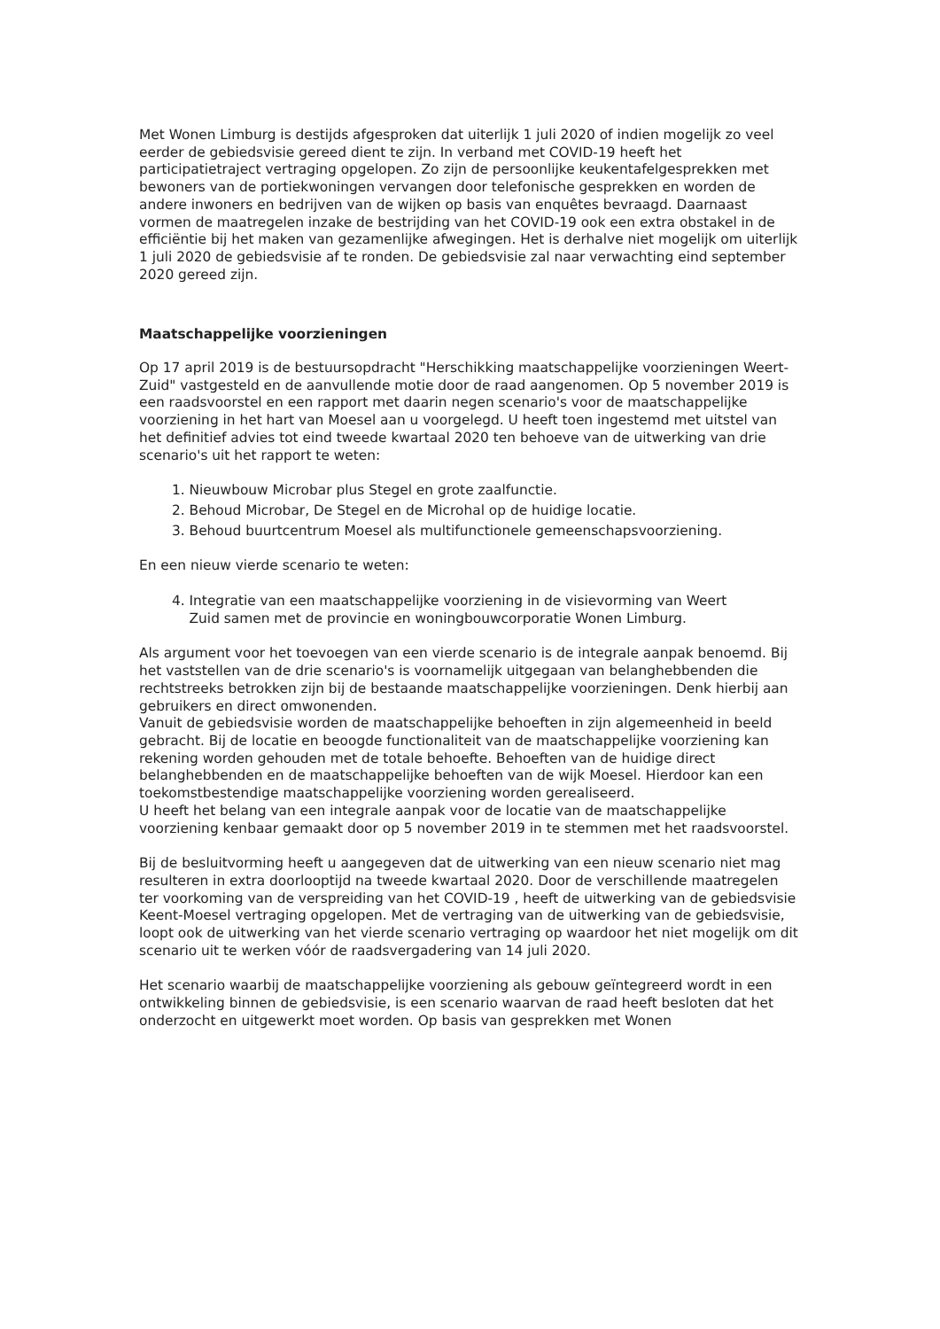Met Wonen Limburg is destijds afgesproken dat uiterlijk 1 juli 2020 of indien mogelijk zo veel eerder de gebiedsvisie gereed dient te zijn. In verband met COVID-19 heeft het participatietraject vertraging opgelopen. Zo zijn de persoonlijke keukentafelgesprekken met bewoners van de portiekwoningen vervangen door telefonische gesprekken en worden de andere inwoners en bedrijven van de wijken op basis van enquêtes bevraagd. Daarnaast vormen de maatregelen inzake de bestrijding van het COVID-19 ook een extra obstakel in de efficiëntie bij het maken van gezamenlijke afwegingen. Het is derhalve niet mogelijk om uiterlijk 1 juli 2020 de gebiedsvisie af te ronden. De gebiedsvisie zal naar verwachting eind september 2020 gereed zijn.
Maatschappelijke voorzieningen
Op 17 april 2019 is de bestuursopdracht "Herschikking maatschappelijke voorzieningen Weert-Zuid" vastgesteld en de aanvullende motie door de raad aangenomen. Op 5 november 2019 is een raadsvoorstel en een rapport met daarin negen scenario's voor de maatschappelijke voorziening in het hart van Moesel aan u voorgelegd. U heeft toen ingestemd met uitstel van het definitief advies tot eind tweede kwartaal 2020 ten behoeve van de uitwerking van drie scenario's uit het rapport te weten:
1. Nieuwbouw Microbar plus Stegel en grote zaalfunctie.
2. Behoud Microbar, De Stegel en de Microhal op de huidige locatie.
3. Behoud buurtcentrum Moesel als multifunctionele gemeenschapsvoorziening.
En een nieuw vierde scenario te weten:
4. Integratie van een maatschappelijke voorziening in de visievorming van Weert
Zuid samen met de provincie en woningbouwcorporatie Wonen Limburg.
Als argument voor het toevoegen van een vierde scenario is de integrale aanpak benoemd. Bij het vaststellen van de drie scenario's is voornamelijk uitgegaan van belanghebbenden die rechtstreeks betrokken zijn bij de bestaande maatschappelijke voorzieningen. Denk hierbij aan gebruikers en direct omwonenden.
Vanuit de gebiedsvisie worden de maatschappelijke behoeften in zijn algemeenheid in beeld gebracht. Bij de locatie en beoogde functionaliteit van de maatschappelijke voorziening kan rekening worden gehouden met de totale behoefte. Behoeften van de huidige direct belanghebbenden en de maatschappelijke behoeften van de wijk Moesel. Hierdoor kan een toekomstbestendige maatschappelijke voorziening worden gerealiseerd.
U heeft het belang van een integrale aanpak voor de locatie van de maatschappelijke voorziening kenbaar gemaakt door op 5 november 2019 in te stemmen met het raadsvoorstel.
Bij de besluitvorming heeft u aangegeven dat de uitwerking van een nieuw scenario niet mag resulteren in extra doorlooptijd na tweede kwartaal 2020. Door de verschillende maatregelen ter voorkoming van de verspreiding van het COVID-19 , heeft de uitwerking van de gebiedsvisie Keent-Moesel vertraging opgelopen. Met de vertraging van de uitwerking van de gebiedsvisie, loopt ook de uitwerking van het vierde scenario vertraging op waardoor het niet mogelijk om dit scenario uit te werken vóór de raadsvergadering van 14 juli 2020.
Het scenario waarbij de maatschappelijke voorziening als gebouw geïntegreerd wordt in een ontwikkeling binnen de gebiedsvisie, is een scenario waarvan de raad heeft besloten dat het onderzocht en uitgewerkt moet worden. Op basis van gesprekken met Wonen